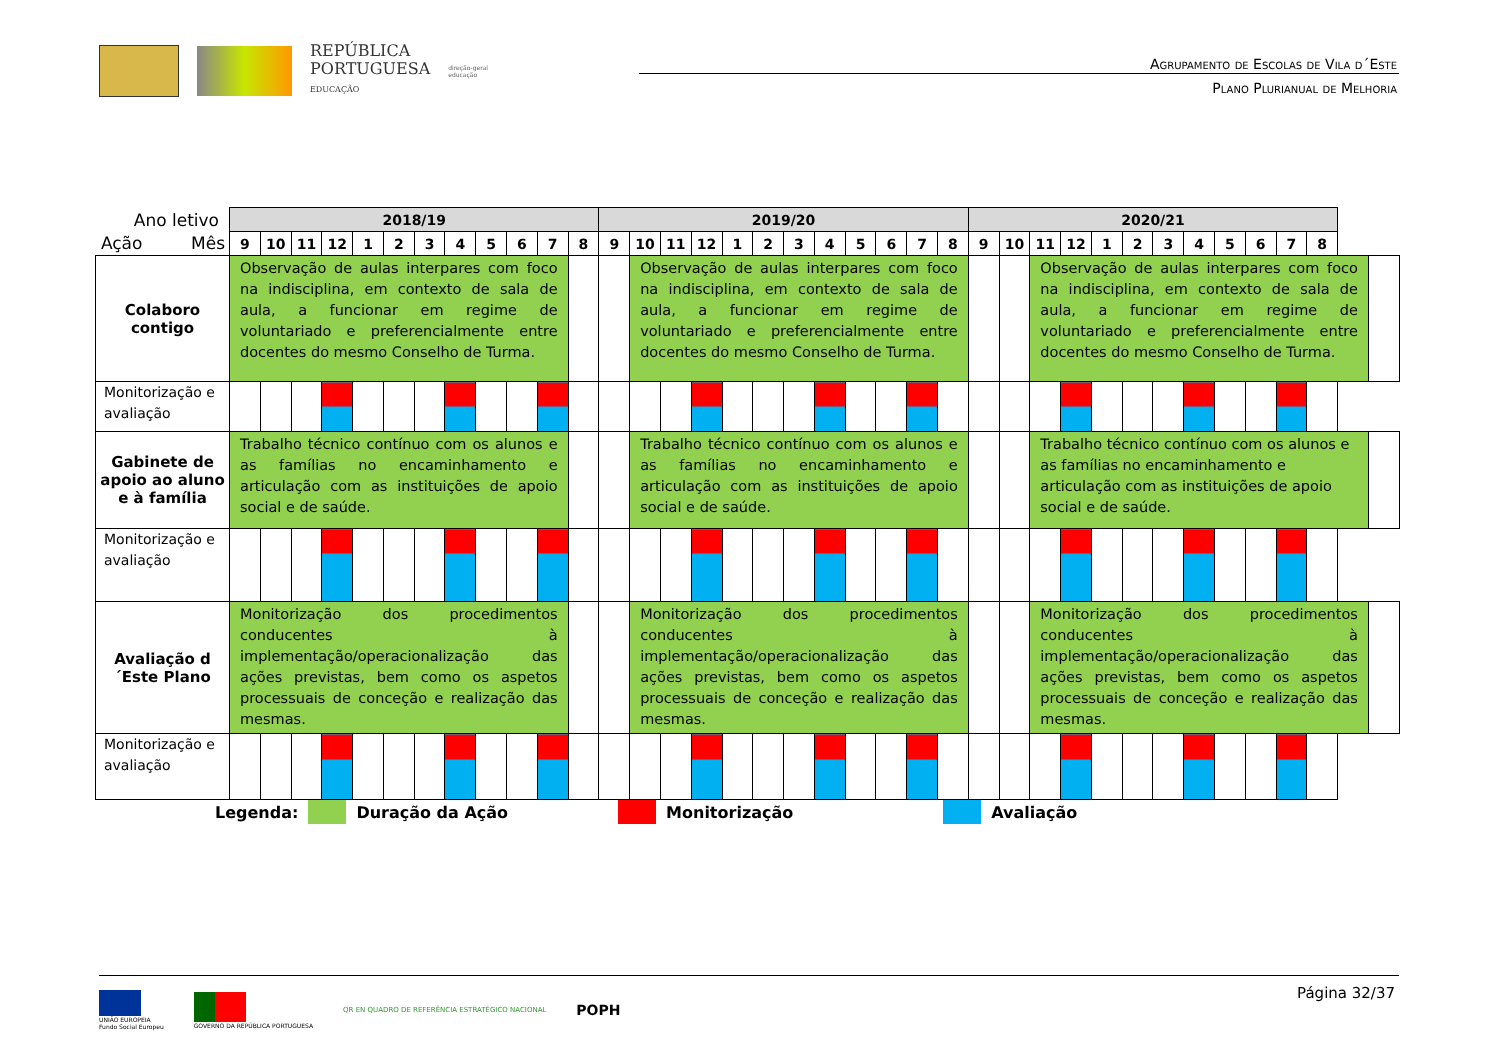REPÚBLICA
PORTUGUESA
EDUCAÇÃO
direção-geral
educação
Agrupamento de Escolas de Vila d´Este
Plano Plurianual de Melhoria
| Ano letivo | 2018/19 | | | | | | | | | | | | 2019/20 | | | | | | | | | | | | 2020/21 | | | | | | | | | | | | |
| Ação Mês | 9 | 10 | 11 | 12 | 1 | 2 | 3 | 4 | 5 | 6 | 7 | 8 | 9 | 10 | 11 | 12 | 1 | 2 | 3 | 4 | 5 | 6 | 7 | 8 | 9 | 10 | 11 | 12 | 1 | 2 | 3 | 4 | 5 | 6 | 7 | 8 | |
| Colaboro contigo | Observação de aulas interpares com foco na indisciplina, em contexto de sala de aula, a funcionar em regime de voluntariado e preferencialmente entre docentes do mesmo Conselho de Turma. | | | | | | | | | | | | | Observação de aulas interpares com foco na indisciplina, em contexto de sala de aula, a funcionar em regime de voluntariado e preferencialmente entre docentes do mesmo Conselho de Turma. | | | | | | | | | | | | | Observação de aulas interpares com foco na indisciplina, em contexto de sala de aula, a funcionar em regime de voluntariado e preferencialmente entre docentes do mesmo Conselho de Turma. | | | | | | | | | | |
| Monitorização e avaliação | | | | | | | | | | | | | | | | | | | | | | | | | | | | | | | | | | | | | |
| Gabinete de apoio ao aluno e à família | Trabalho técnico contínuo com os alunos e as famílias no encaminhamento e articulação com as instituições de apoio social e de saúde. | | | | | | | | | | | | | Trabalho técnico contínuo com os alunos e as famílias no encaminhamento e articulação com as instituições de apoio social e de saúde. | | | | | | | | | | | | | Trabalho técnico contínuo com os alunos e as famílias no encaminhamento e articulação com as instituições de apoio social e de saúde. | | | | | | | | | | |
| Monitorização e avaliação | | | | | | | | | | | | | | | | | | | | | | | | | | | | | | | | | | | | | |
| Avaliação d´Este Plano | Monitorização dos procedimentos conducentes à implementação/operacionalização das ações previstas, bem como os aspetos processuais de conceção e realização das mesmas. | | | | | | | | | | | | | Monitorização dos procedimentos conducentes à implementação/operacionalização das ações previstas, bem como os aspetos processuais de conceção e realização das mesmas. | | | | | | | | | | | | | Monitorização dos procedimentos conducentes à implementação/operacionalização das ações previstas, bem como os aspetos processuais de conceção e realização das mesmas. | | | | | | | | | | |
| Monitorização e avaliação | | | | | | | | | | | | | | | | | | | | | | | | | | | | | | | | | | | | | |
Legenda: Duração da Ação Monitorização Avaliação
Página 32/37
UNIÃO EUROPEIA
Fundo Social Europeu
GOVERNO DA REPÚBLICA PORTUGUESA
QR EN QUADRO DE REFERÊNCIA ESTRATÉGICO NACIONAL
POPH